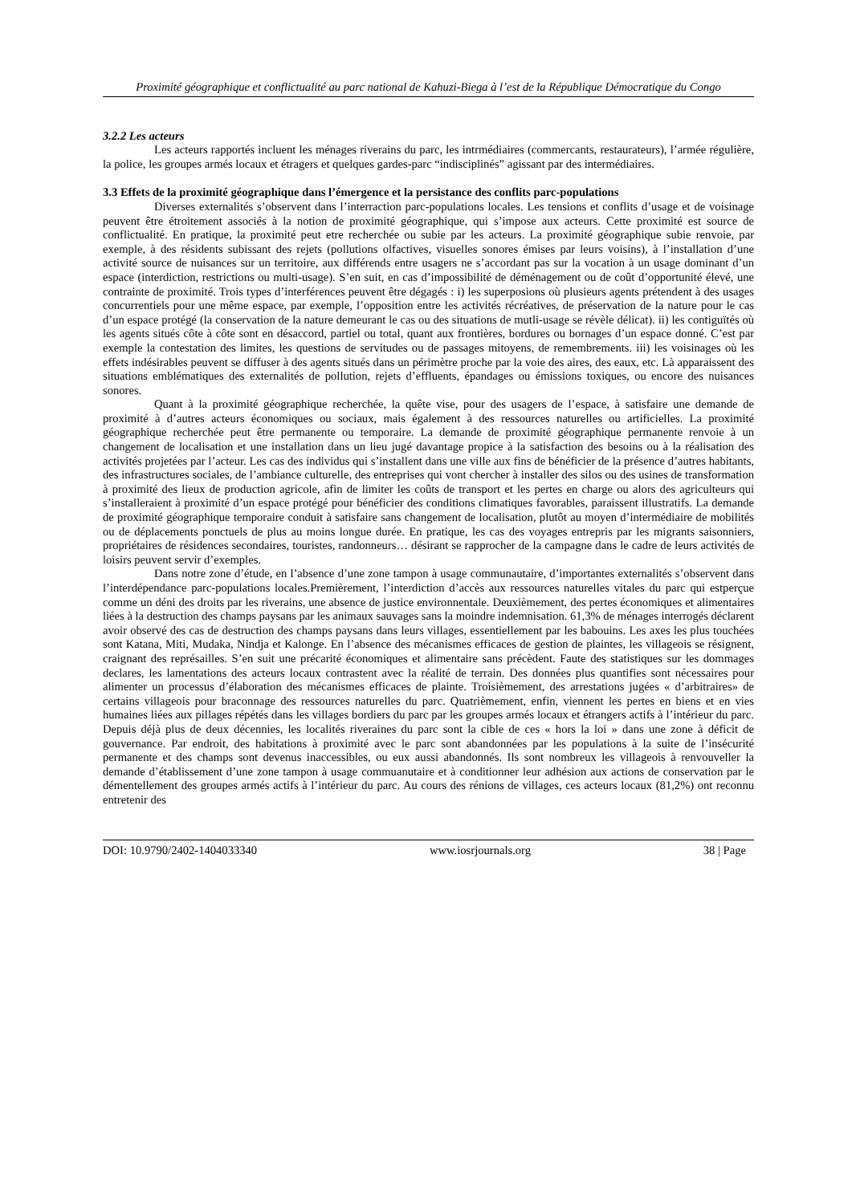Proximité géographique et conflictualité au parc national de Kahuzi-Biega à l’est de la République Démocratique du Congo
3.2.2 Les acteurs
Les acteurs rapportés incluent les ménages riverains du parc, les intrmédiaires (commercants, restaurateurs), l’armée régulière, la police, les groupes armés locaux et étragers et quelques gardes-parc “indisciplinés” agissant par des intermédiaires.
3.3 Effets de la proximité géographique dans l’émergence et la persistance des conflits parc-populations
Diverses externalités s’observent dans l’interraction parc-populations locales. Les tensions et conflits d’usage et de voisinage peuvent être étroitement associés à la notion de proximité géographique, qui s’impose aux acteurs. Cette proximité est source de conflictualité. En pratique, la proximité peut etre recherchée ou subie par les acteurs. La proximité géographique subie renvoie, par exemple, à des résidents subissant des rejets (pollutions olfactives, visuelles sonores émises par leurs voisins), à l’installation d’une activité source de nuisances sur un territoire, aux différends entre usagers ne s’accordant pas sur la vocation à un usage dominant d’un espace (interdiction, restrictions ou multi-usage). S’en suit, en cas d’impossibilité de déménagement ou de coût d’opportunité élevé, une contrainte de proximité. Trois types d’interférences peuvent être dégagés : i) les superposions où plusieurs agents prétendent à des usages concurrentiels pour une même espace, par exemple, l’opposition entre les activités récréatives, de préservation de la nature pour le cas d’un espace protégé (la conservation de la nature demeurant le cas ou des situations de mutli-usage se révèle délicat). ii) les contiguïtés où les agents situés côte à côte sont en désaccord, partiel ou total, quant aux frontières, bordures ou bornages d’un espace donné. C’est par exemple la contestation des limites, les questions de servitudes ou de passages mitoyens, de remembrements. iii) les voisinages où les effets indésirables peuvent se diffuser à des agents situés dans un périmètre proche par la voie des aires, des eaux, etc. Là apparaissent des situations emblématiques des externalités de pollution, rejets d’effluents, épandages ou émissions toxiques, ou encore des nuisances sonores.
Quant à la proximité géographique recherchée, la quête vise, pour des usagers de l’espace, à satisfaire une demande de proximité à d’autres acteurs économiques ou sociaux, mais également à des ressources naturelles ou artificielles. La proximité géographique recherchée peut être permanente ou temporaire. La demande de proximité géographique permanente renvoie à un changement de localisation et une installation dans un lieu jugé davantage propice à la satisfaction des besoins ou à la réalisation des activités projetées par l’acteur. Les cas des individus qui s’installent dans une ville aux fins de bénéficier de la présence d’autres habitants, des infrastructures sociales, de l’ambiance culturelle, des entreprises qui vont chercher à installer des silos ou des usines de transformation à proximité des lieux de production agricole, afin de limiter les coûts de transport et les pertes en charge ou alors des agriculteurs qui s’installeraient à proximité d’un espace protégé pour bénéficier des conditions climatiques favorables, paraissent illustratifs. La demande de proximité géographique temporaire conduit à satisfaire sans changement de localisation, plutôt au moyen d’intermédiaire de mobilités ou de déplacements ponctuels de plus au moins longue durée. En pratique, les cas des voyages entrepris par les migrants saisonniers, propriétaires de résidences secondaires, touristes, randonneurs… désirant se rapprocher de la campagne dans le cadre de leurs activités de loisirs peuvent servir d’exemples.
Dans notre zone d’étude, en l’absence d’une zone tampon à usage communautaire, d’importantes externalités s’observent dans l’interdépendance parc-populations locales.Premièrement, l’interdiction d’accès aux ressources naturelles vitales du parc qui estperçue comme un déni des droits par les riverains, une absence de justice environnentale. Deuxièmement, des pertes économiques et alimentaires liées à la destruction des champs paysans par les animaux sauvages sans la moindre indemnisation. 61,3% de ménages interrogés déclarent avoir observé des cas de destruction des champs paysans dans leurs villages, essentiellement par les babouins. Les axes les plus touchées sont Katana, Miti, Mudaka, Nindja et Kalonge. En l’absence des mécanismes efficaces de gestion de plaintes, les villageois se résignent, craignant des représailles. S’en suit une précarité économiques et alimentaire sans précèdent. Faute des statistiques sur les dommages declares, les lamentations des acteurs locaux contrastent avec la réalité de terrain. Des données plus quantifies sont nécessaires pour alimenter un processus d’élaboration des mécanismes efficaces de plainte. Troisièmement, des arrestations jugées « d’arbitraires» de certains villageois pour braconnage des ressources naturelles du parc. Quatrièmement, enfin, viennent les pertes en biens et en vies humaines liées aux pillages répétés dans les villages bordiers du parc par les groupes armés locaux et étrangers actifs à l’intérieur du parc. Depuis déjà plus de deux décennies, les localités riveraines du parc sont la cible de ces « hors la loi » dans une zone à déficit de gouvernance. Par endroit, des habitations à proximité avec le parc sont abandonnées par les populations à la suite de l’insécurité permanente et des champs sont devenus inaccessibles, ou eux aussi abandonnés. Ils sont nombreux les villageois à renvouveller la demande d’établissement d’une zone tampon à usage commuanutaire et à conditionner leur adhésion aux actions de conservation par le démentellement des groupes armés actifs à l’intérieur du parc. Au cours des rénions de villages, ces acteurs locaux (81,2%) ont reconnu entretenir des
DOI: 10.9790/2402-1404033340 www.iosrjournals.org 38 | Page